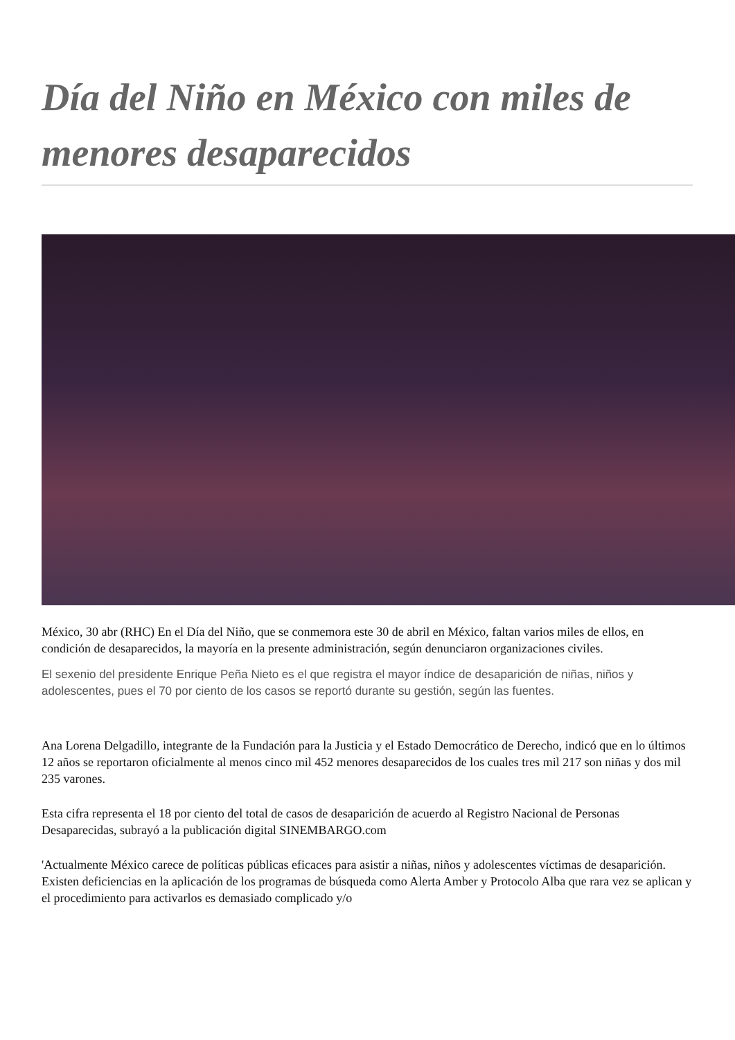Día del Niño en México con miles de menores desaparecidos
México, 30 abr (RHC) En el Día del Niño, que se conmemora este 30 de abril en México, faltan varios miles de ellos, en condición de desaparecidos, la mayoría en la presente administración, según denunciaron organizaciones civiles.
El sexenio del presidente Enrique Peña Nieto es el que registra el mayor índice de desaparición de niñas, niños y adolescentes, pues el 70 por ciento de los casos se reportó durante su gestión, según las fuentes.
Ana Lorena Delgadillo, integrante de la Fundación para la Justicia y el Estado Democrático de Derecho, indicó que en lo últimos 12 años se reportaron oficialmente al menos cinco mil 452 menores desaparecidos de los cuales tres mil 217 son niñas y dos mil 235 varones.
Esta cifra representa el 18 por ciento del total de casos de desaparición de acuerdo al Registro Nacional de Personas Desaparecidas, subrayó a la publicación digital SINEMBARGO.com
'Actualmente México carece de políticas públicas eficaces para asistir a niñas, niños y adolescentes víctimas de desaparición. Existen deficiencias en la aplicación de los programas de búsqueda como Alerta Amber y Protocolo Alba que rara vez se aplican y el procedimiento para activarlos es demasiado complicado y/o